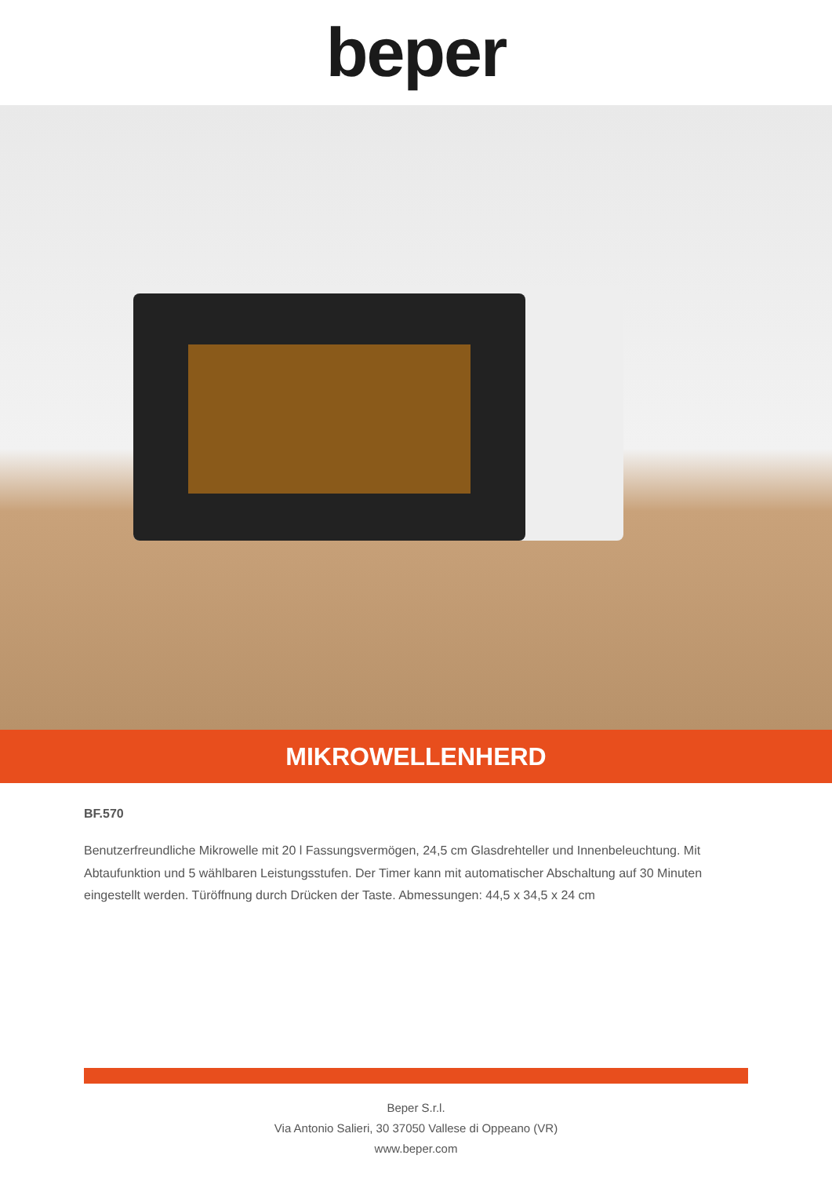beper
MIKROWELLENHERD
BF.570
Benutzerfreundliche Mikrowelle mit 20 l Fassungsvermögen, 24,5 cm Glasdrehteller und Innenbeleuchtung. Mit Abtaufunktion und 5 wählbaren Leistungsstufen. Der Timer kann mit automatischer Abschaltung auf 30 Minuten eingestellt werden. Türöffnung durch Drücken der Taste. Abmessungen: 44,5 x 34,5 x 24 cm
Beper S.r.l.
Via Antonio Salieri, 30 37050 Vallese di Oppeano (VR)
www.beper.com